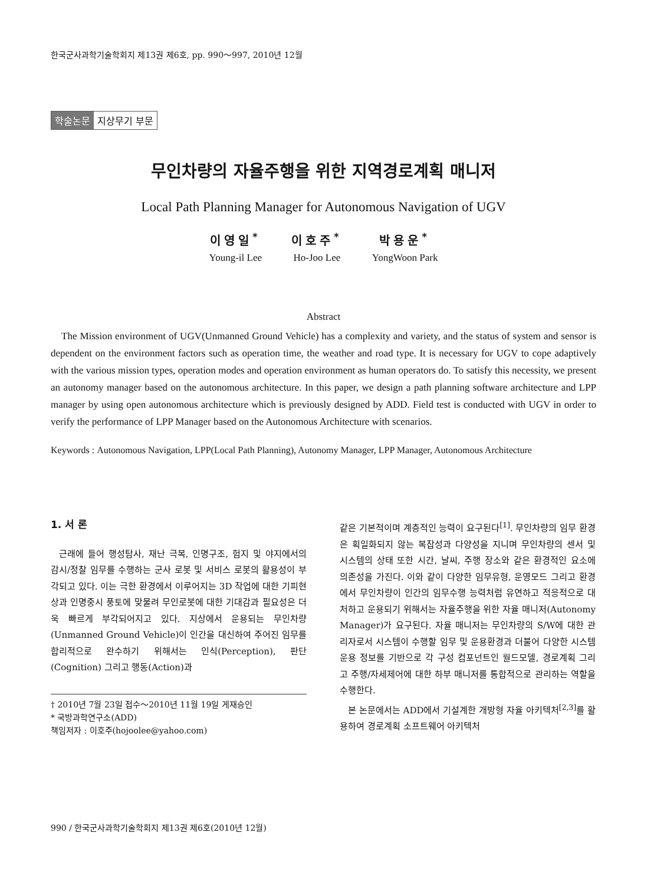한국군사과학기술학회지 제13권 제6호, pp. 990～997, 2010년 12월
학술논문 지상무기 부문
무인차량의 자율주행을 위한 지역경로계획 매니저
Local Path Planning Manager for Autonomous Navigation of UGV
이영일<sup>*</sup>
Young-il Lee
이호주<sup>*</sup>
Ho-Joo Lee
박용운<sup>*</sup>
YongWoon Park
Abstract
The Mission environment of UGV(Unmanned Ground Vehicle) has a complexity and variety, and the status of system and sensor is dependent on the environment factors such as operation time, the weather and road type. It is necessary for UGV to cope adaptively with the various mission types, operation modes and operation environment as human operators do. To satisfy this necessity, we present an autonomy manager based on the autonomous architecture. In this paper, we design a path planning software architecture and LPP manager by using open autonomous architecture which is previously designed by ADD. Field test is conducted with UGV in order to verify the performance of LPP Manager based on the Autonomous Architecture with scenarios.
Keywords : Autonomous Navigation, LPP(Local Path Planning), Autonomy Manager, LPP Manager, Autonomous Architecture
1. 서 론
근래에 들어 행성탐사, 재난 극복, 인명구조, 험지 및 야지에서의 감시/정찰 임무를 수행하는 군사 로봇 및 서비스 로봇의 활용성이 부각되고 있다. 이는 극한 환경에서 이루어지는 3D 작업에 대한 기피현상과 인명중시 풍토에 맞물려 무인로봇에 대한 기대감과 필요성은 더욱 빠르게 부각되어지고 있다. 지상에서 운용되는 무인차량(Unmanned Ground Vehicle)이 인간을 대신하여 주어진 임무를 합리적으로 완수하기 위해서는 인식(Perception), 판단(Cognition) 그리고 행동(Action)과
† 2010년 7월 23일 접수～2010년 11월 19일 게재승인
* 국방과학연구소(ADD)
책임저자 : 이호주(hojoolee@yahoo.com)
같은 기본적이며 계층적인 능력이 요구된다<sup>[1]</sup>. 무인차량의 임무 환경은 획일화되지 않는 복잡성과 다양성을 지니며 무인차량의 센서 및 시스템의 상태 또한 시간, 날씨, 주행 장소와 같은 환경적인 요소에 의존성을 가진다. 이와 같이 다양한 임무유형, 운영모드 그리고 환경에서 무인차량이 인간의 임무수행 능력처럼 유연하고 적응적으로 대처하고 운용되기 위해서는 자율주행을 위한 자율 매니저(Autonomy Manager)가 요구된다. 자율 매니저는 무인차량의 S/W에 대한 관리자로서 시스템이 수행할 임무 및 운용환경과 더불어 다양한 시스템 운용 정보를 기반으로 각 구성 컴포넌트인 월드모델, 경로계획 그리고 주행/자세제어에 대한 하부 매니저를 통합적으로 관리하는 역할을 수행한다.
본 논문에서는 ADD에서 기설계한 개방형 자율 아키텍처<sup>[2,3]</sup>를 활용하여 경로계획 소프트웨어 아키텍처
990 / 한국군사과학기술학회지 제13권 제6호(2010년 12월)